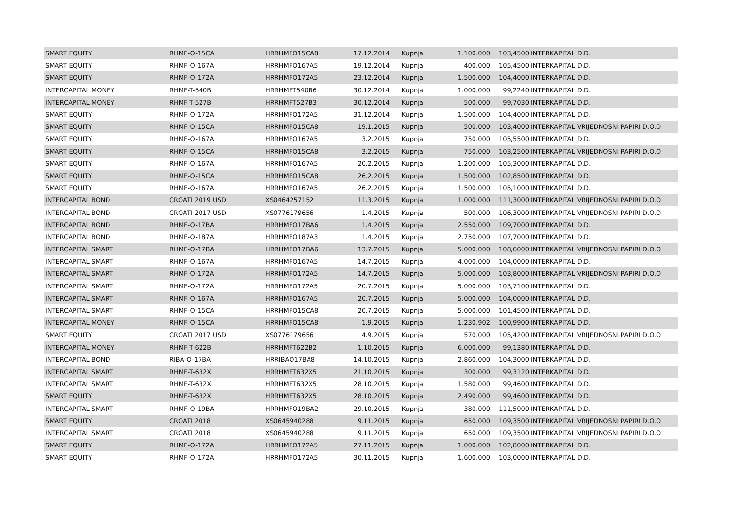| SMART EQUITY | RHMF-O-15CA | HRRHMFO15CA8 | 17.12.2014 | Kupnja | 1.100.000 | 103,4500 | INTERKAPITAL D.D. |
| SMART EQUITY | RHMF-O-167A | HRRHMFO167A5 | 19.12.2014 | Kupnja | 400.000 | 105,4500 | INTERKAPITAL D.D. |
| SMART EQUITY | RHMF-O-172A | HRRHMFO172A5 | 23.12.2014 | Kupnja | 1.500.000 | 104,4000 | INTERKAPITAL D.D. |
| INTERCAPITAL MONEY | RHMF-T-540B | HRRHMFT540B6 | 30.12.2014 | Kupnja | 1.000.000 | 99,2240 | INTERKAPITAL D.D. |
| INTERCAPITAL MONEY | RHMF-T-527B | HRRHMFT527B3 | 30.12.2014 | Kupnja | 500.000 | 99,7030 | INTERKAPITAL D.D. |
| SMART EQUITY | RHMF-O-172A | HRRHMFO172A5 | 31.12.2014 | Kupnja | 1.500.000 | 104,4000 | INTERKAPITAL D.D. |
| SMART EQUITY | RHMF-O-15CA | HRRHMFO15CA8 | 19.1.2015 | Kupnja | 500.000 | 103,4000 | INTERKAPITAL VRIJEDNOSNI PAPIRI D.O.O |
| SMART EQUITY | RHMF-O-167A | HRRHMFO167A5 | 3.2.2015 | Kupnja | 750.000 | 105,5500 | INTERKAPITAL D.D. |
| SMART EQUITY | RHMF-O-15CA | HRRHMFO15CA8 | 3.2.2015 | Kupnja | 750.000 | 103,2500 | INTERKAPITAL VRIJEDNOSNI PAPIRI D.O.O |
| SMART EQUITY | RHMF-O-167A | HRRHMFO167A5 | 20.2.2015 | Kupnja | 1.200.000 | 105,3000 | INTERKAPITAL D.D. |
| SMART EQUITY | RHMF-O-15CA | HRRHMFO15CA8 | 26.2.2015 | Kupnja | 1.500.000 | 102,8500 | INTERKAPITAL D.D. |
| SMART EQUITY | RHMF-O-167A | HRRHMFO167A5 | 26.2.2015 | Kupnja | 1.500.000 | 105,1000 | INTERKAPITAL D.D. |
| INTERCAPITAL BOND | CROATI 2019 USD | XS0464257152 | 11.3.2015 | Kupnja | 1.000.000 | 111,3000 | INTERKAPITAL VRIJEDNOSNI PAPIRI D.O.O |
| INTERCAPITAL BOND | CROATI 2017 USD | XS0776179656 | 1.4.2015 | Kupnja | 500.000 | 106,3000 | INTERKAPITAL VRIJEDNOSNI PAPIRI D.O.O |
| INTERCAPITAL BOND | RHMF-O-17BA | HRRHMFO17BA6 | 1.4.2015 | Kupnja | 2.550.000 | 109,7000 | INTERKAPITAL D.D. |
| INTERCAPITAL BOND | RHMF-O-187A | HRRHMFO187A3 | 1.4.2015 | Kupnja | 2.750.000 | 107,7000 | INTERKAPITAL D.D. |
| INTERCAPITAL SMART | RHMF-O-17BA | HRRHMFO17BA6 | 13.7.2015 | Kupnja | 5.000.000 | 108,6000 | INTERKAPITAL VRIJEDNOSNI PAPIRI D.O.O |
| INTERCAPITAL SMART | RHMF-O-167A | HRRHMFO167A5 | 14.7.2015 | Kupnja | 4.000.000 | 104,0000 | INTERKAPITAL D.D. |
| INTERCAPITAL SMART | RHMF-O-172A | HRRHMFO172A5 | 14.7.2015 | Kupnja | 5.000.000 | 103,8000 | INTERKAPITAL VRIJEDNOSNI PAPIRI D.O.O |
| INTERCAPITAL SMART | RHMF-O-172A | HRRHMFO172A5 | 20.7.2015 | Kupnja | 5.000.000 | 103,7100 | INTERKAPITAL D.D. |
| INTERCAPITAL SMART | RHMF-O-167A | HRRHMFO167A5 | 20.7.2015 | Kupnja | 5.000.000 | 104,0000 | INTERKAPITAL D.D. |
| INTERCAPITAL SMART | RHMF-O-15CA | HRRHMFO15CA8 | 20.7.2015 | Kupnja | 5.000.000 | 101,4500 | INTERKAPITAL D.D. |
| INTERCAPITAL MONEY | RHMF-O-15CA | HRRHMFO15CA8 | 1.9.2015 | Kupnja | 1.230.902 | 100,9900 | INTERKAPITAL D.D. |
| SMART EQUITY | CROATI 2017 USD | XS0776179656 | 4.9.2015 | Kupnja | 570.000 | 105,4200 | INTERKAPITAL VRIJEDNOSNI PAPIRI D.O.O |
| INTERCAPITAL MONEY | RHMF-T-622B | HRRHMFT622B2 | 1.10.2015 | Kupnja | 6.000.000 | 99,1380 | INTERKAPITAL D.D. |
| INTERCAPITAL BOND | RIBA-O-17BA | HRRIBAO17BA8 | 14.10.2015 | Kupnja | 2.860.000 | 104,3000 | INTERKAPITAL D.D. |
| INTERCAPITAL SMART | RHMF-T-632X | HRRHMFT632X5 | 21.10.2015 | Kupnja | 300.000 | 99,3120 | INTERKAPITAL D.D. |
| INTERCAPITAL SMART | RHMF-T-632X | HRRHMFT632X5 | 28.10.2015 | Kupnja | 1.580.000 | 99,4600 | INTERKAPITAL D.D. |
| SMART EQUITY | RHMF-T-632X | HRRHMFT632X5 | 28.10.2015 | Kupnja | 2.490.000 | 99,4600 | INTERKAPITAL D.D. |
| INTERCAPITAL SMART | RHMF-O-19BA | HRRHMFO19BA2 | 29.10.2015 | Kupnja | 380.000 | 111,5000 | INTERKAPITAL D.D. |
| SMART EQUITY | CROATI 2018 | XS0645940288 | 9.11.2015 | Kupnja | 650.000 | 109,3500 | INTERKAPITAL VRIJEDNOSNI PAPIRI D.O.O |
| INTERCAPITAL SMART | CROATI 2018 | XS0645940288 | 9.11.2015 | Kupnja | 650.000 | 109,3500 | INTERKAPITAL VRIJEDNOSNI PAPIRI D.O.O |
| SMART EQUITY | RHMF-O-172A | HRRHMFO172A5 | 27.11.2015 | Kupnja | 1.000.000 | 102,8000 | INTERKAPITAL D.D. |
| SMART EQUITY | RHMF-O-172A | HRRHMFO172A5 | 30.11.2015 | Kupnja | 1.600.000 | 103,0000 | INTERKAPITAL D.D. |